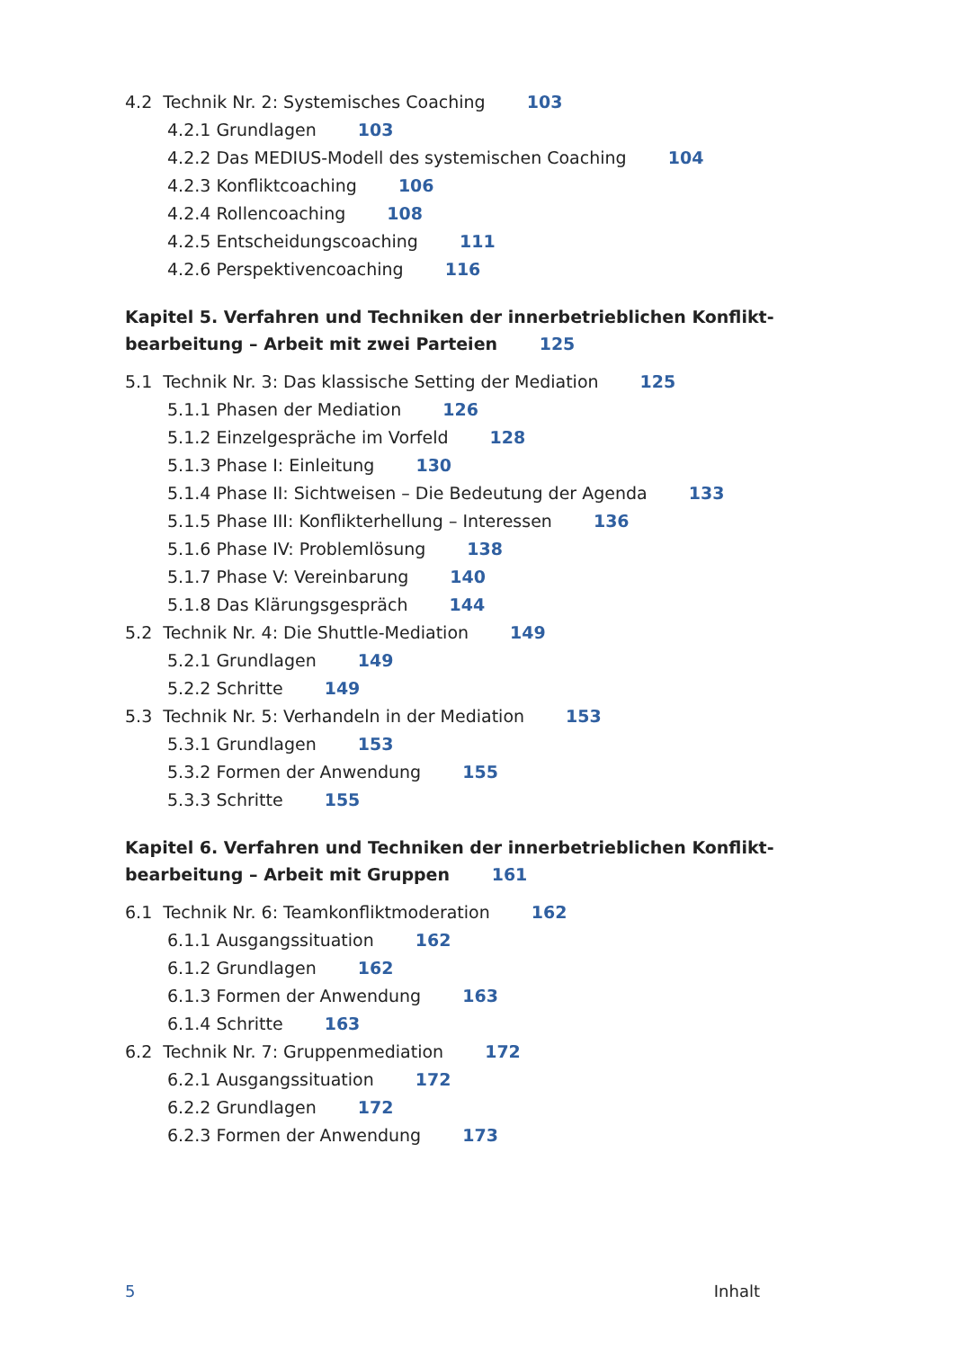4.2 Technik Nr. 2: Systemisches Coaching 103
4.2.1 Grundlagen 103
4.2.2 Das MEDIUS-Modell des systemischen Coaching 104
4.2.3 Konfliktcoaching 106
4.2.4 Rollencoaching 108
4.2.5 Entscheidungscoaching 111
4.2.6 Perspektivencoaching 116
Kapitel 5. Verfahren und Techniken der innerbetrieblichen Konflikt-
bearbeitung – Arbeit mit zwei Parteien 125
5.1 Technik Nr. 3: Das klassische Setting der Mediation 125
5.1.1 Phasen der Mediation 126
5.1.2 Einzelgespräche im Vorfeld 128
5.1.3 Phase I: Einleitung 130
5.1.4 Phase II: Sichtweisen – Die Bedeutung der Agenda 133
5.1.5 Phase III: Konflikterhellung – Interessen 136
5.1.6 Phase IV: Problemlösung 138
5.1.7 Phase V: Vereinbarung 140
5.1.8 Das Klärungsgespräch 144
5.2 Technik Nr. 4: Die Shuttle-Mediation 149
5.2.1 Grundlagen 149
5.2.2 Schritte 149
5.3 Technik Nr. 5: Verhandeln in der Mediation 153
5.3.1 Grundlagen 153
5.3.2 Formen der Anwendung 155
5.3.3 Schritte 155
Kapitel 6. Verfahren und Techniken der innerbetrieblichen Konflikt-
bearbeitung – Arbeit mit Gruppen 161
6.1 Technik Nr. 6: Teamkonfliktmoderation 162
6.1.1 Ausgangssituation 162
6.1.2 Grundlagen 162
6.1.3 Formen der Anwendung 163
6.1.4 Schritte 163
6.2 Technik Nr. 7: Gruppenmediation 172
6.2.1 Ausgangssituation 172
6.2.2 Grundlagen 172
6.2.3 Formen der Anwendung 173
5 Inhalt